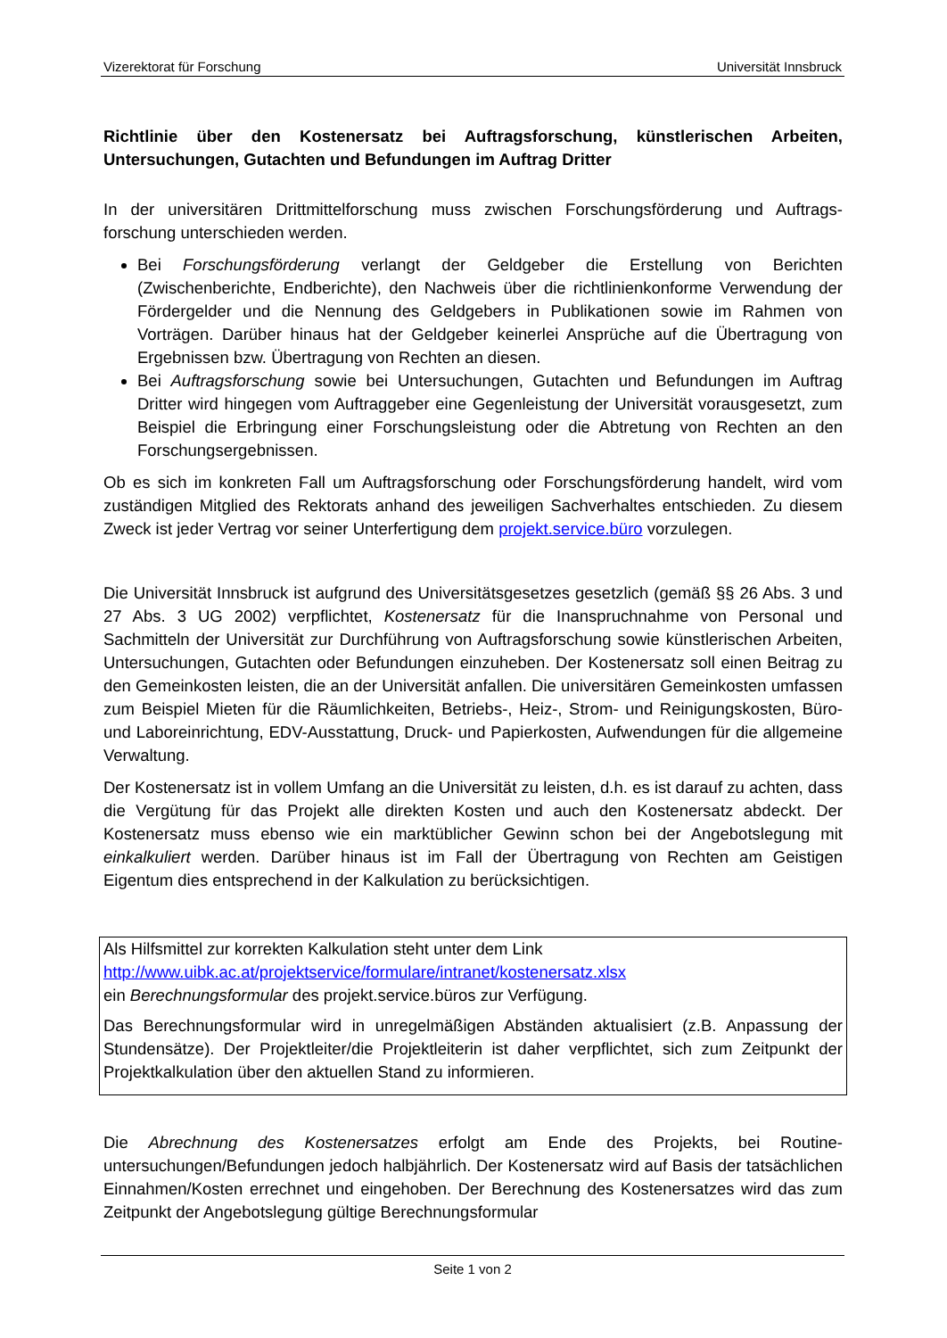Vizerektorat für Forschung Universität Innsbruck
Richtlinie über den Kostenersatz bei Auftragsforschung, künstlerischen Arbeiten, Untersuchungen, Gutachten und Befundungen im Auftrag Dritter
In der universitären Drittmittelforschung muss zwischen Forschungsförderung und Auftrags-forschung unterschieden werden.
Bei Forschungsförderung verlangt der Geldgeber die Erstellung von Berichten (Zwischenberichte, Endberichte), den Nachweis über die richtlinienkonforme Verwendung der Fördergelder und die Nennung des Geldgebers in Publikationen sowie im Rahmen von Vorträgen. Darüber hinaus hat der Geldgeber keinerlei Ansprüche auf die Übertragung von Ergebnissen bzw. Übertragung von Rechten an diesen.
Bei Auftragsforschung sowie bei Untersuchungen, Gutachten und Befundungen im Auftrag Dritter wird hingegen vom Auftraggeber eine Gegenleistung der Universität vorausgesetzt, zum Beispiel die Erbringung einer Forschungsleistung oder die Abtretung von Rechten an den Forschungsergebnissen.
Ob es sich im konkreten Fall um Auftragsforschung oder Forschungsförderung handelt, wird vom zuständigen Mitglied des Rektorats anhand des jeweiligen Sachverhaltes entschieden. Zu diesem Zweck ist jeder Vertrag vor seiner Unterfertigung dem projekt.service.büro vorzulegen.
Die Universität Innsbruck ist aufgrund des Universitätsgesetzes gesetzlich (gemäß §§ 26 Abs. 3 und 27 Abs. 3 UG 2002) verpflichtet, Kostenersatz für die Inanspruchnahme von Personal und Sachmitteln der Universität zur Durchführung von Auftragsforschung sowie künstlerischen Arbeiten, Untersuchungen, Gutachten oder Befundungen einzuheben. Der Kostenersatz soll einen Beitrag zu den Gemeinkosten leisten, die an der Universität anfallen. Die universitären Gemeinkosten umfassen zum Beispiel Mieten für die Räumlichkeiten, Betriebs-, Heiz-, Strom- und Reinigungskosten, Büro- und Laboreinrichtung, EDV-Ausstattung, Druck- und Papierkosten, Aufwendungen für die allgemeine Verwaltung.
Der Kostenersatz ist in vollem Umfang an die Universität zu leisten, d.h. es ist darauf zu achten, dass die Vergütung für das Projekt alle direkten Kosten und auch den Kostenersatz abdeckt. Der Kostenersatz muss ebenso wie ein marktüblicher Gewinn schon bei der Angebotslegung mit einkalkuliert werden. Darüber hinaus ist im Fall der Übertragung von Rechten am Geistigen Eigentum dies entsprechend in der Kalkulation zu berücksichtigen.
Als Hilfsmittel zur korrekten Kalkulation steht unter dem Link
http://www.uibk.ac.at/projektservice/formulare/intranet/kostenersatz.xlsx
ein Berechnungsformular des projekt.service.büros zur Verfügung.
Das Berechnungsformular wird in unregelmäßigen Abständen aktualisiert (z.B. Anpassung der Stundensätze). Der Projektleiter/die Projektleiterin ist daher verpflichtet, sich zum Zeitpunkt der Projektkalkulation über den aktuellen Stand zu informieren.
Die Abrechnung des Kostenersatzes erfolgt am Ende des Projekts, bei Routine-untersuchungen/Befundungen jedoch halbjährlich. Der Kostenersatz wird auf Basis der tatsächlichen Einnahmen/Kosten errechnet und eingehoben. Der Berechnung des Kostenersatzes wird das zum Zeitpunkt der Angebotslegung gültige Berechnungsformular
Seite 1 von 2